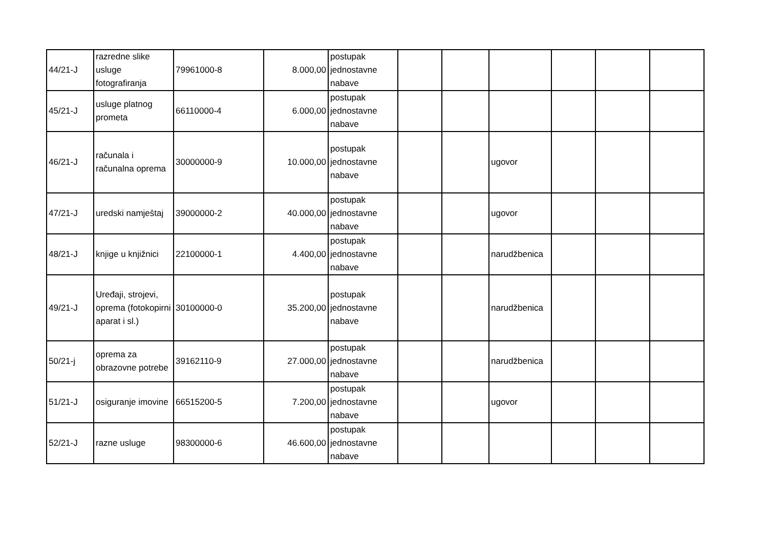| 44/21-J | razredne slike usluge fotografiranja | 79961000-8 | 8.000,00 | postupak jednostavne nabave | | | | | | |
| 45/21-J | usluge platnog prometa | 66110000-4 | 6.000,00 | postupak jednostavne nabave | | | | | | |
| 46/21-J | računala i računalna oprema | 30000000-9 | 10.000,00 | postupak jednostavne nabave | | | ugovor | | | |
| 47/21-J | uredski namještaj | 39000000-2 | 40.000,00 | postupak jednostavne nabave | | | ugovor | | | |
| 48/21-J | knjige u knjižnici | 22100000-1 | 4.400,00 | postupak jednostavne nabave | | | narudžbenica | | | |
| 49/21-J | Uređaji, strojevi, oprema (fotokopirni aparat i sl.) | 30100000-0 | 35.200,00 | postupak jednostavne nabave | | | narudžbenica | | | |
| 50/21-j | oprema za obrazovne potrebe | 39162110-9 | 27.000,00 | postupak jednostavne nabave | | | narudžbenica | | | |
| 51/21-J | osiguranje imovine | 66515200-5 | 7.200,00 | postupak jednostavne nabave | | | ugovor | | | |
| 52/21-J | razne usluge | 98300000-6 | 46.600,00 | postupak jednostavne nabave | | | | | | |